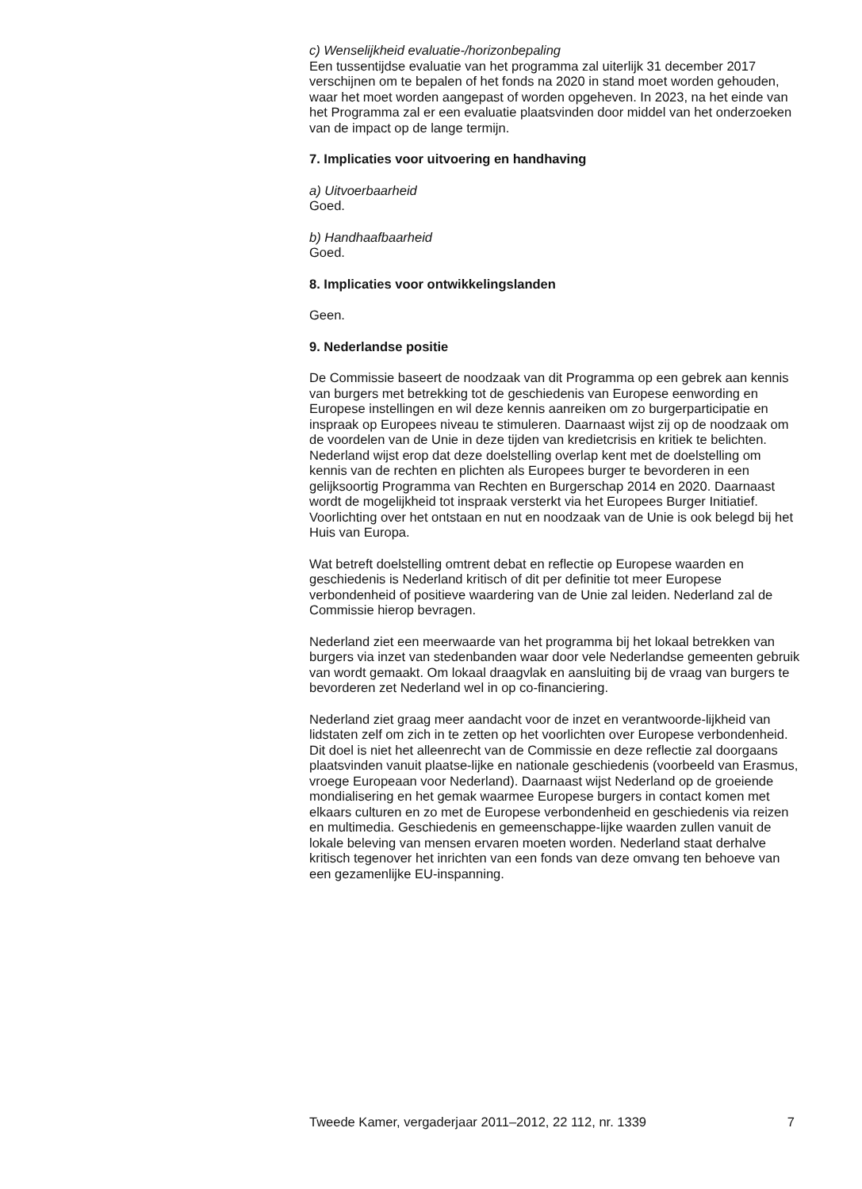c) Wenselijkheid evaluatie-/horizonbepaling
Een tussentijdse evaluatie van het programma zal uiterlijk 31 december 2017 verschijnen om te bepalen of het fonds na 2020 in stand moet worden gehouden, waar het moet worden aangepast of worden opgeheven. In 2023, na het einde van het Programma zal er een evaluatie plaatsvinden door middel van het onderzoeken van de impact op de lange termijn.
7. Implicaties voor uitvoering en handhaving
a) Uitvoerbaarheid
Goed.
b) Handhaafbaarheid
Goed.
8. Implicaties voor ontwikkelingslanden
Geen.
9. Nederlandse positie
De Commissie baseert de noodzaak van dit Programma op een gebrek aan kennis van burgers met betrekking tot de geschiedenis van Europese eenwording en Europese instellingen en wil deze kennis aanreiken om zo burgerparticipatie en inspraak op Europees niveau te stimuleren. Daarnaast wijst zij op de noodzaak om de voordelen van de Unie in deze tijden van kredietcrisis en kritiek te belichten. Nederland wijst erop dat deze doelstelling overlap kent met de doelstelling om kennis van de rechten en plichten als Europees burger te bevorderen in een gelijksoortig Programma van Rechten en Burgerschap 2014 en 2020. Daarnaast wordt de mogelijkheid tot inspraak versterkt via het Europees Burger Initiatief. Voorlichting over het ontstaan en nut en noodzaak van de Unie is ook belegd bij het Huis van Europa.
Wat betreft doelstelling omtrent debat en reflectie op Europese waarden en geschiedenis is Nederland kritisch of dit per definitie tot meer Europese verbondenheid of positieve waardering van de Unie zal leiden. Nederland zal de Commissie hierop bevragen.
Nederland ziet een meerwaarde van het programma bij het lokaal betrekken van burgers via inzet van stedenbanden waar door vele Nederlandse gemeenten gebruik van wordt gemaakt. Om lokaal draagvlak en aansluiting bij de vraag van burgers te bevorderen zet Nederland wel in op co-financiering.
Nederland ziet graag meer aandacht voor de inzet en verantwoorde-lijkheid van lidstaten zelf om zich in te zetten op het voorlichten over Europese verbondenheid. Dit doel is niet het alleenrecht van de Commissie en deze reflectie zal doorgaans plaatsvinden vanuit plaatse-lijke en nationale geschiedenis (voorbeeld van Erasmus, vroege Europeaan voor Nederland). Daarnaast wijst Nederland op de groeiende mondialisering en het gemak waarmee Europese burgers in contact komen met elkaars culturen en zo met de Europese verbondenheid en geschiedenis via reizen en multimedia. Geschiedenis en gemeenschappe-lijke waarden zullen vanuit de lokale beleving van mensen ervaren moeten worden. Nederland staat derhalve kritisch tegenover het inrichten van een fonds van deze omvang ten behoeve van een gezamenlijke EU-inspanning.
Tweede Kamer, vergaderjaar 2011–2012, 22 112, nr. 1339 7